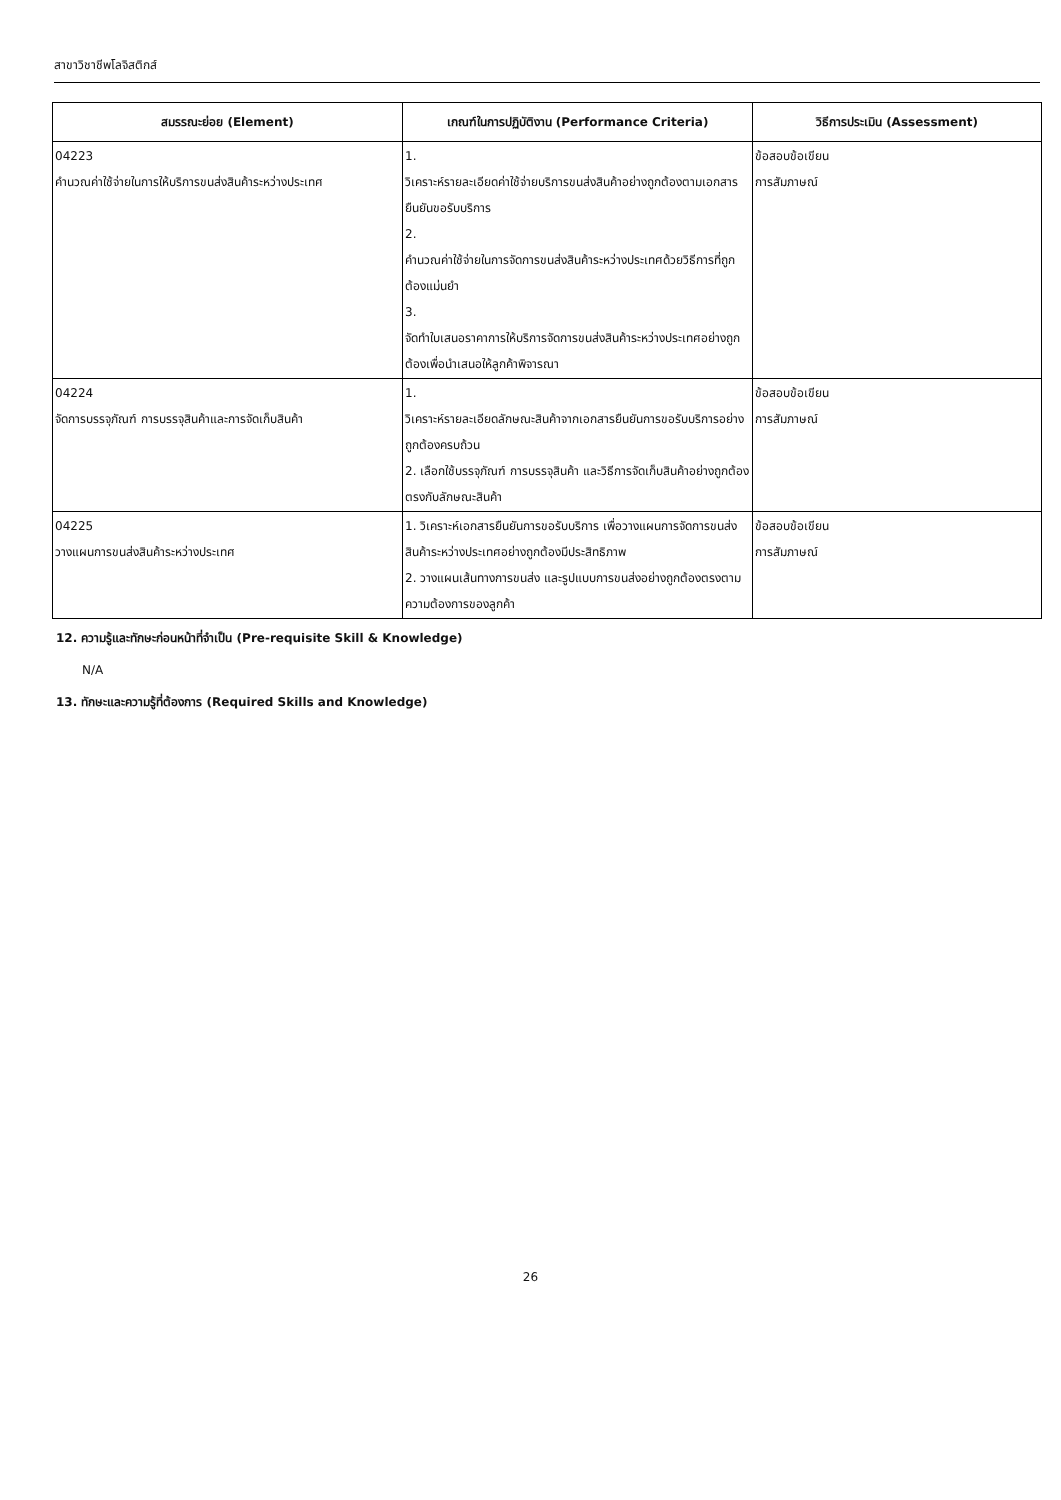สาขาวิชาชีพโลจิสติกส์
| สมรรณะย่อย (Element) | เกณฑ์ในการปฏิบัติงาน (Performance Criteria) | วิธีการประเมิน (Assessment) |
| --- | --- | --- |
| 04223 คำนวณค่าใช้จ่ายในการให้บริการขนส่งสินค้าระหว่างประเทศ | 1. วิเคราะห์รายละเอียดค่าใช้จ่ายบริการขนส่งสินค้าอย่างถูกต้องตามเอกสารยืนยันขอรับบริการ 2. คำนวณค่าใช้จ่ายในการจัดการขนส่งสินค้าระหว่างประเทศด้วยวิธีการที่ถูกต้องแม่นยำ 3. จัดทำใบเสนอราคาการให้บริการจัดการขนส่งสินค้าระหว่างประเทศอย่างถูกต้องเพื่อนำเสนอให้ลูกค้าพิจารณา | ข้อสอบข้อเขียน การสัมภาษณ์ |
| 04224 จัดการบรรจุภัณฑ์ การบรรจุสินค้าและการจัดเก็บสินค้า | 1. วิเคราะห์รายละเอียดลักษณะสินค้าจากเอกสารยืนยันการขอรับบริการอย่างถูกต้องครบถ้วน 2. เลือกใช้บรรจุภัณฑ์ การบรรจุสินค้า และวิธีการจัดเก็บสินค้าอย่างถูกต้องตรงกับลักษณะสินค้า | ข้อสอบข้อเขียน การสัมภาษณ์ |
| 04225 วางแผนการขนส่งสินค้าระหว่างประเทศ | 1. วิเคราะห์เอกสารยืนยันการขอรับบริการ เพื่อวางแผนการจัดการขนส่งสินค้าระหว่างประเทศอย่างถูกต้องมีประสิทธิภาพ 2. วางแผนเส้นทางการขนส่ง และรูปแบบการขนส่งอย่างถูกต้องตรงตามความต้องการของลูกค้า | ข้อสอบข้อเขียน การสัมภาษณ์ |
12. ความรู้และทักษะก่อนหน้าที่จำเป็น (Pre-requisite Skill & Knowledge)
N/A
13. ทักษะและความรู้ที่ต้องการ (Required Skills and Knowledge)
26